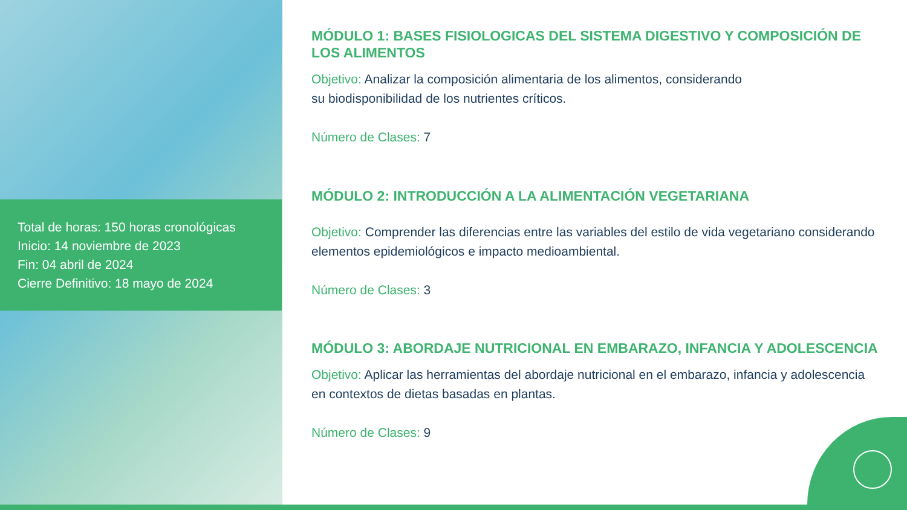Total de horas: 150 horas cronológicas
Inicio: 14 noviembre de 2023
Fin: 04 abril de 2024
Cierre Definitivo: 18 mayo de 2024
MÓDULO 1: BASES FISIOLOGICAS DEL SISTEMA DIGESTIVO Y COMPOSICIÓN DE LOS ALIMENTOS
Objetivo: Analizar la composición alimentaria de los alimentos, considerando
su biodisponibilidad de los nutrientes críticos.
Número de Clases: 7
MÓDULO 2: INTRODUCCIÓN A LA ALIMENTACIÓN VEGETARIANA
Objetivo: Comprender las diferencias entre las variables del estilo de vida vegetariano considerando elementos epidemiológicos e impacto medioambiental.
Número de Clases: 3
MÓDULO 3: ABORDAJE NUTRICIONAL EN EMBARAZO, INFANCIA Y ADOLESCENCIA
Objetivo: Aplicar las herramientas del abordaje nutricional en el embarazo, infancia y adolescencia en contextos de dietas basadas en plantas.
Número de Clases: 9